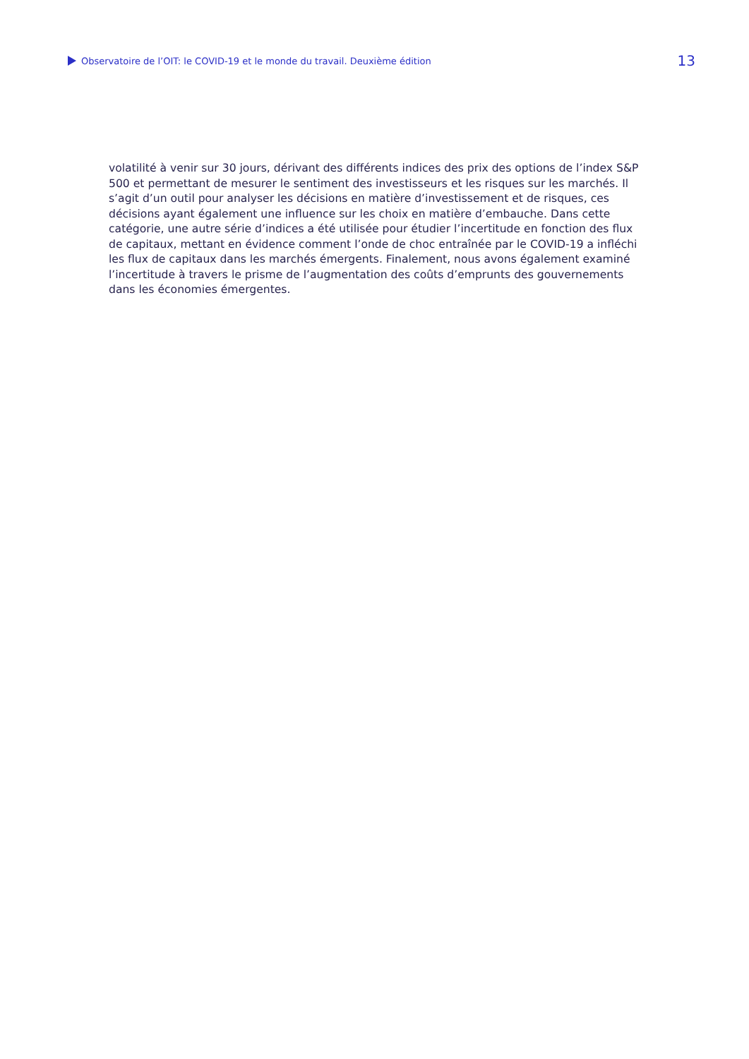Observatoire de l’OIT: le COVID-19 et le monde du travail. Deuxième édition
13
volatilité à venir sur 30 jours, dérivant des différents indices des prix des options de l’index S&P 500 et permettant de mesurer le sentiment des investisseurs et les risques sur les marchés. Il s’agit d’un outil pour analyser les décisions en matière d’investissement et de risques, ces décisions ayant également une influence sur les choix en matière d’embauche. Dans cette catégorie, une autre série d’indices a été utilisée pour étudier l’incertitude en fonction des flux de capitaux, mettant en évidence comment l’onde de choc entraînée par le COVID-19 a infléchi les flux de capitaux dans les marchés émergents. Finalement, nous avons également examiné l’incertitude à travers le prisme de l’augmentation des coûts d’emprunts des gouvernements dans les économies émergentes.